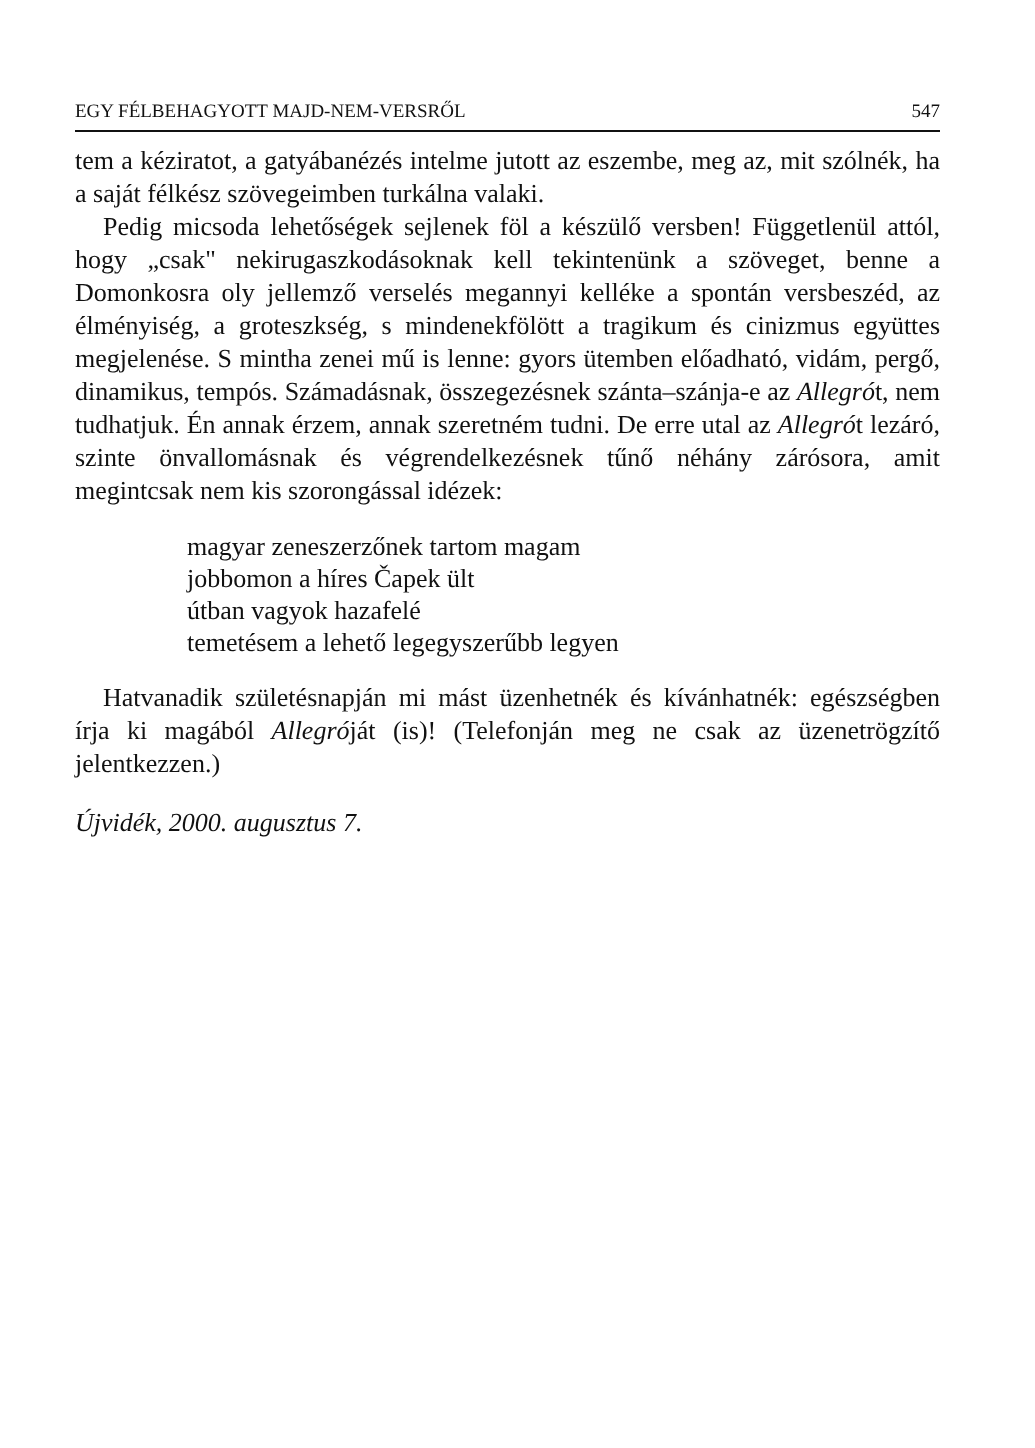EGY FÉLBEHAGYOTT MAJD-NEM-VERSRŐL 547
tem a kéziratot, a gatyábanézés intelme jutott az eszembe, meg az, mit szólnék, ha a saját félkész szövegeimben turkálna valaki.
Pedig micsoda lehetőségek sejlenek föl a készülő versben! Függetlenül attól, hogy „csak" nekirugaszkodásoknak kell tekintenünk a szöveget, benne a Domonkosra oly jellemző verselés megannyi kelléke a spontán versbeszéd, az élményiség, a groteszkség, s mindenekfölött a tragikum és cinizmus együttes megjelenése. S mintha zenei mű is lenne: gyors ütemben előadható, vidám, pergő, dinamikus, tempós. Számadásnak, összegezésnek szánta–szánja-e az Allegrót, nem tudhatjuk. Én annak érzem, annak szeretném tudni. De erre utal az Allegrót lezáró, szinte önvallomásnak és végrendelkezésnek tűnő néhány zárósora, amit megintcsak nem kis szorongással idézek:
magyar zeneszerzőnek tartom magam
jobbomon a híres Čapek ült
útban vagyok hazafelé
temetésem a lehető legegyszerűbb legyen
Hatvanadik születésnapján mi mást üzenhetnék és kívánhatnék: egészségben írja ki magából Allegróját (is)! (Telefonján meg ne csak az üzenetrögzítő jelentkezzen.)
Újvidék, 2000. augusztus 7.